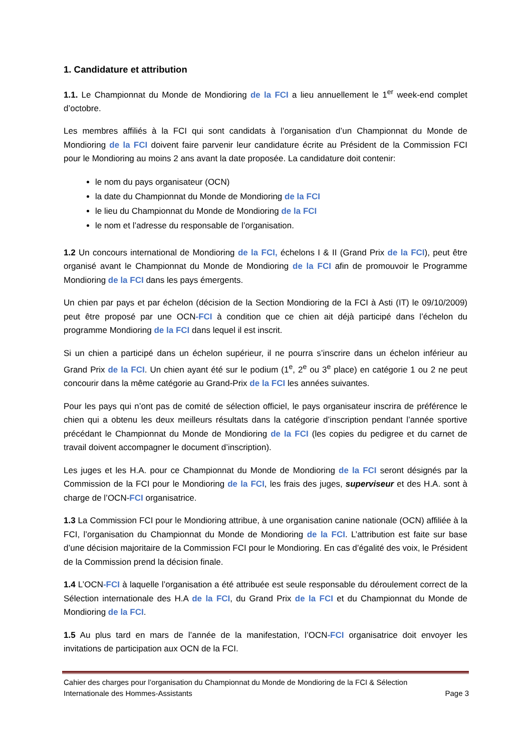1. Candidature et attribution
1.1. Le Championnat du Monde de Mondioring de la FCI a lieu annuellement le 1<sup>er</sup> week-end complet d’octobre.
Les membres affiliés à la FCI qui sont candidats à l’organisation d’un Championnat du Monde de Mondioring de la FCI doivent faire parvenir leur candidature écrite au Président de la Commission FCI pour le Mondioring au moins 2 ans avant la date proposée. La candidature doit contenir:
le nom du pays organisateur (OCN)
la date du Championnat du Monde de Mondioring de la FCI
le lieu du Championnat du Monde de Mondioring de la FCI
le nom et l’adresse du responsable de l’organisation.
1.2 Un concours international de Mondioring de la FCI, échelons I & II (Grand Prix de la FCI), peut être organisé avant le Championnat du Monde de Mondioring de la FCI afin de promouvoir le Programme Mondioring de la FCI dans les pays émergents.
Un chien par pays et par échelon (décision de la Section Mondioring de la FCI à Asti (IT) le 09/10/2009) peut être proposé par une OCN-FCI à condition que ce chien ait déjà participé dans l’échelon du programme Mondioring de la FCI dans lequel il est inscrit.
Si un chien a participé dans un échelon supérieur, il ne pourra s’inscrire dans un échelon inférieur au Grand Prix de la FCI. Un chien ayant été sur le podium (1<sup>e</sup>, 2<sup>e</sup> ou 3<sup>e</sup> place) en catégorie 1 ou 2 ne peut concourir dans la même catégorie au Grand-Prix de la FCI les années suivantes.
Pour les pays qui n’ont pas de comité de sélection officiel, le pays organisateur inscrira de préférence le chien qui a obtenu les deux meilleurs résultats dans la catégorie d’inscription pendant l’année sportive précédant le Championnat du Monde de Mondioring de la FCI (les copies du pedigree et du carnet de travail doivent accompagner le document d’inscription).
Les juges et les H.A. pour ce Championnat du Monde de Mondioring de la FCI seront désignés par la Commission de la FCI pour le Mondioring de la FCI, les frais des juges, superviseur et des H.A. sont à charge de l’OCN-FCI organisatrice.
1.3 La Commission FCI pour le Mondioring attribue, à une organisation canine nationale (OCN) affiliée à la FCI, l’organisation du Championnat du Monde de Mondioring de la FCI. L’attribution est faite sur base d’une décision majoritaire de la Commission FCI pour le Mondioring. En cas d’égalité des voix, le Président de la Commission prend la décision finale.
1.4 L’OCN-FCI à laquelle l’organisation a été attribuée est seule responsable du déroulement correct de la Sélection internationale des H.A de la FCI, du Grand Prix de la FCI et du Championnat du Monde de Mondioring de la FCI.
1.5 Au plus tard en mars de l’année de la manifestation, l’OCN-FCI organisatrice doit envoyer les invitations de participation aux OCN de la FCI.
Cahier des charges pour l’organisation du Championnat du Monde de Mondioring de la FCI & Sélection
Internationale des Hommes-Assistants Page 3